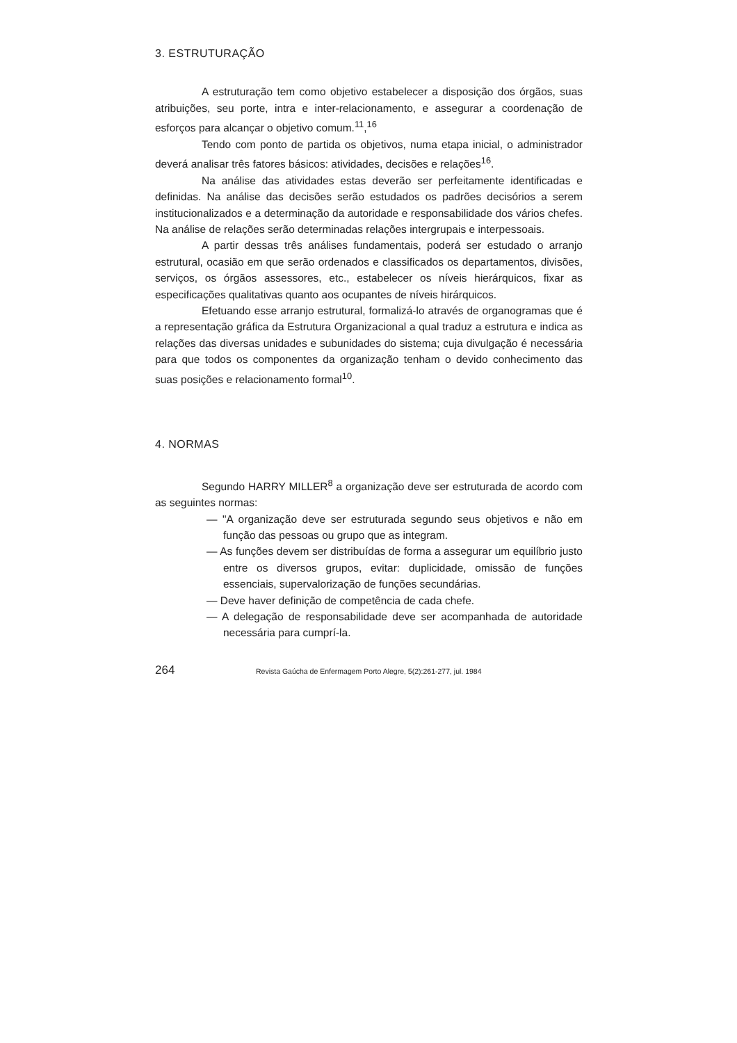3. ESTRUTURAÇÃO
A estruturação tem como objetivo estabelecer a disposição dos órgãos, suas atribuições, seu porte, intra e inter-relacionamento, e assegurar a coordenação de esforços para alcançar o objetivo comum.<sup>11</sup>,<sup>16</sup>
Tendo com ponto de partida os objetivos, numa etapa inicial, o administrador deverá analisar três fatores básicos: atividades, decisões e relações<sup>16</sup>.
Na análise das atividades estas deverão ser perfeitamente identificadas e definidas. Na análise das decisões serão estudados os padrões decisórios a serem institucionalizados e a determinação da autoridade e responsabilidade dos vários chefes. Na análise de relações serão determinadas relações intergrupais e interpessoais.
A partir dessas três análises fundamentais, poderá ser estudado o arranjo estrutural, ocasião em que serão ordenados e classificados os departamentos, divisões, serviços, os órgãos assessores, etc., estabelecer os níveis hierárquicos, fixar as especificações qualitativas quanto aos ocupantes de níveis hirárquicos.
Efetuando esse arranjo estrutural, formalizá-lo através de organogramas que é a representação gráfica da Estrutura Organizacional a qual traduz a estrutura e indica as relações das diversas unidades e subunidades do sistema; cuja divulgação é necessária para que todos os componentes da organização tenham o devido conhecimento das suas posições e relacionamento formal<sup>10</sup>.
4. NORMAS
Segundo HARRY MILLER<sup>8</sup> a organização deve ser estruturada de acordo com as seguintes normas:
— "A organização deve ser estruturada segundo seus objetivos e não em função das pessoas ou grupo que as integram.
— As funções devem ser distribuídas de forma a assegurar um equilíbrio justo entre os diversos grupos, evitar: duplicidade, omissão de funções essenciais, supervalorização de funções secundárias.
— Deve haver definição de competência de cada chefe.
— A delegação de responsabilidade deve ser acompanhada de autoridade necessária para cumprí-la.
264 Revista Gaúcha de Enfermagem Porto Alegre, 5(2):261-277, jul. 1984